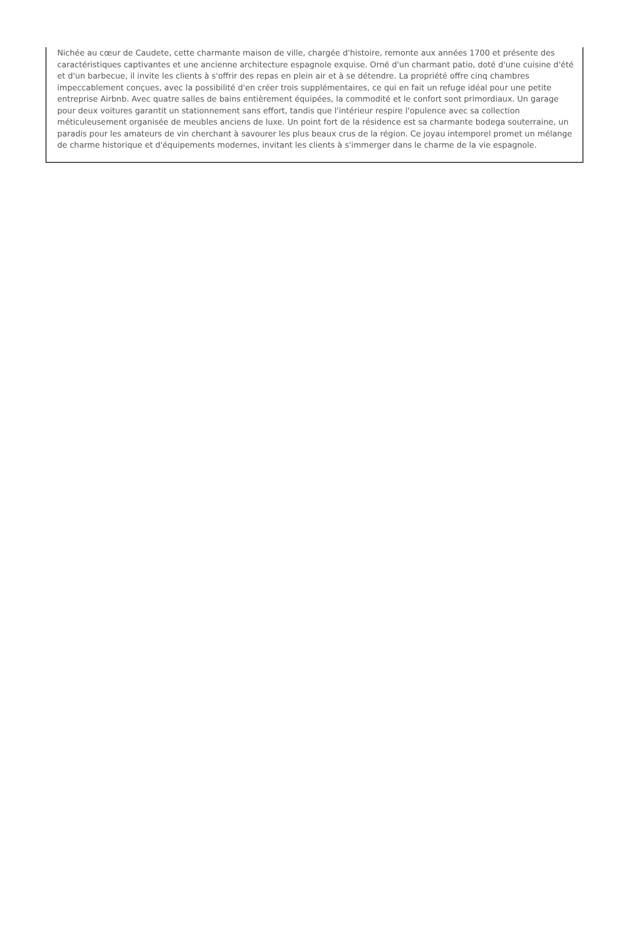Nichée au cœur de Caudete, cette charmante maison de ville, chargée d'histoire, remonte aux années 1700 et présente des caractéristiques captivantes et une ancienne architecture espagnole exquise. Orné d'un charmant patio, doté d'une cuisine d'été et d'un barbecue, il invite les clients à s'offrir des repas en plein air et à se détendre. La propriété offre cinq chambres impeccablement conçues, avec la possibilité d'en créer trois supplémentaires, ce qui en fait un refuge idéal pour une petite entreprise Airbnb. Avec quatre salles de bains entièrement équipées, la commodité et le confort sont primordiaux. Un garage pour deux voitures garantit un stationnement sans effort, tandis que l'intérieur respire l'opulence avec sa collection méticuleusement organisée de meubles anciens de luxe. Un point fort de la résidence est sa charmante bodega souterraine, un paradis pour les amateurs de vin cherchant à savourer les plus beaux crus de la région. Ce joyau intemporel promet un mélange de charme historique et d'équipements modernes, invitant les clients à s'immerger dans le charme de la vie espagnole.